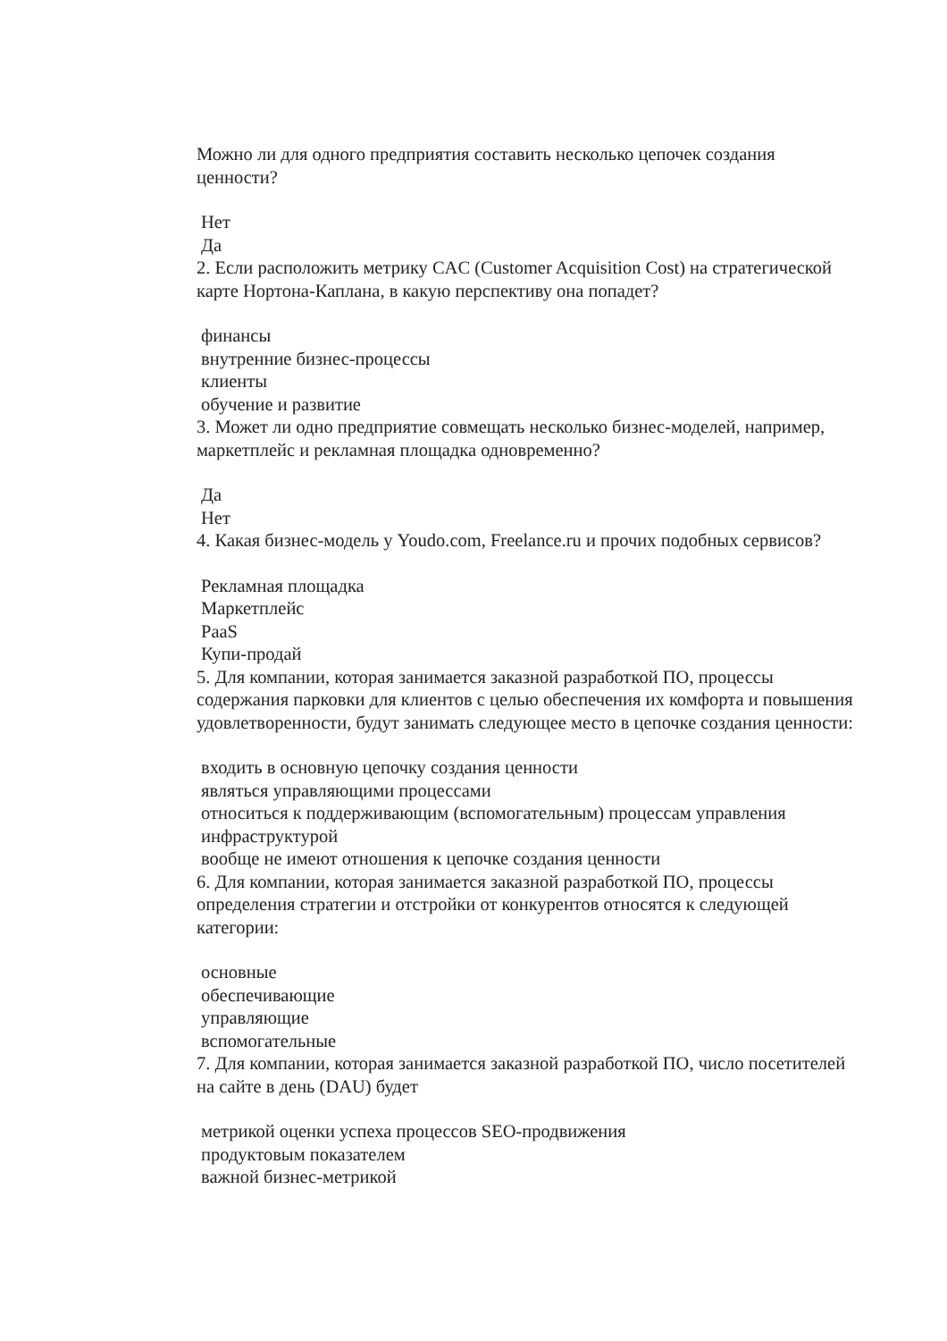Можно ли для одного предприятия составить несколько цепочек создания ценности?
Нет
Да
2. Если расположить метрику CAC (Customer Acquisition Cost) на стратегической карте Нортона-Каплана, в какую перспективу она попадет?
финансы
внутренние бизнес-процессы
клиенты
обучение и развитие
3. Может ли одно предприятие совмещать несколько бизнес-моделей, например, маркетплейс и рекламная площадка одновременно?
Да
Нет
4. Какая бизнес-модель у Youdo.com, Freelance.ru и прочих подобных сервисов?
Рекламная площадка
Маркетплейс
PaaS
Купи-продай
5. Для компании, которая занимается заказной разработкой ПО, процессы содержания парковки для клиентов с целью обеспечения их комфорта и повышения удовлетворенности, будут занимать следующее место в цепочке создания ценности:
входить в основную цепочку создания ценности
являться управляющими процессами
относиться к поддерживающим (вспомогательным) процессам управления инфраструктурой
вообще не имеют отношения к цепочке создания ценности
6. Для компании, которая занимается заказной разработкой ПО, процессы определения стратегии и отстройки от конкурентов относятся к следующей категории:
основные
обеспечивающие
управляющие
вспомогательные
7. Для компании, которая занимается заказной разработкой ПО, число посетителей на сайте в день (DAU) будет
метрикой оценки успеха процессов SEO-продвижения
продуктовым показателем
важной бизнес-метрикой